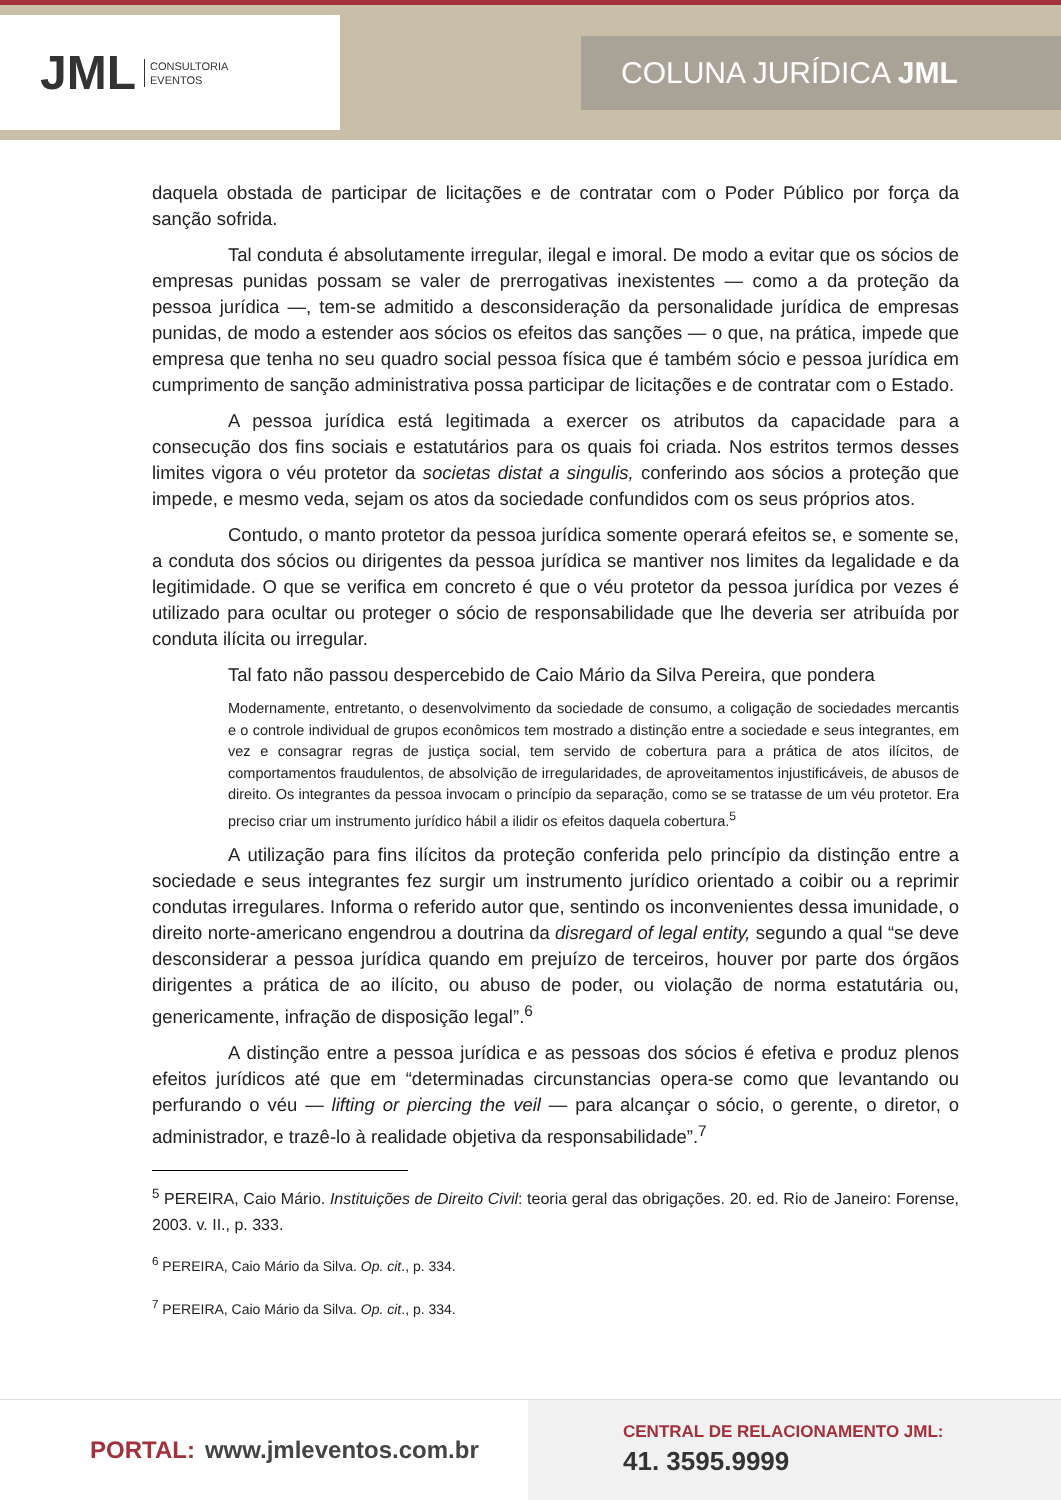JML CONSULTORIA
EVENTOS
COLUNA JURÍDICA JML
daquela obstada de participar de licitações e de contratar com o Poder Público por força da sanção sofrida.
Tal conduta é absolutamente irregular, ilegal e imoral. De modo a evitar que os sócios de empresas punidas possam se valer de prerrogativas inexistentes — como a da proteção da pessoa jurídica —, tem-se admitido a desconsideração da personalidade jurídica de empresas punidas, de modo a estender aos sócios os efeitos das sanções — o que, na prática, impede que empresa que tenha no seu quadro social pessoa física que é também sócio e pessoa jurídica em cumprimento de sanção administrativa possa participar de licitações e de contratar com o Estado.
A pessoa jurídica está legitimada a exercer os atributos da capacidade para a consecução dos fins sociais e estatutários para os quais foi criada. Nos estritos termos desses limites vigora o véu protetor da societas distat a singulis, conferindo aos sócios a proteção que impede, e mesmo veda, sejam os atos da sociedade confundidos com os seus próprios atos.
Contudo, o manto protetor da pessoa jurídica somente operará efeitos se, e somente se, a conduta dos sócios ou dirigentes da pessoa jurídica se mantiver nos limites da legalidade e da legitimidade. O que se verifica em concreto é que o véu protetor da pessoa jurídica por vezes é utilizado para ocultar ou proteger o sócio de responsabilidade que lhe deveria ser atribuída por conduta ilícita ou irregular.
Tal fato não passou despercebido de Caio Mário da Silva Pereira, que pondera
Modernamente, entretanto, o desenvolvimento da sociedade de consumo, a coligação de sociedades mercantis e o controle individual de grupos econômicos tem mostrado a distinção entre a sociedade e seus integrantes, em vez e consagrar regras de justiça social, tem servido de cobertura para a prática de atos ilícitos, de comportamentos fraudulentos, de absolvição de irregularidades, de aproveitamentos injustificáveis, de abusos de direito. Os integrantes da pessoa invocam o princípio da separação, como se se tratasse de um véu protetor. Era preciso criar um instrumento jurídico hábil a ilidir os efeitos daquela cobertura.<sup>5</sup>
A utilização para fins ilícitos da proteção conferida pelo princípio da distinção entre a sociedade e seus integrantes fez surgir um instrumento jurídico orientado a coibir ou a reprimir condutas irregulares. Informa o referido autor que, sentindo os inconvenientes dessa imunidade, o direito norte-americano engendrou a doutrina da disregard of legal entity, segundo a qual “se deve desconsiderar a pessoa jurídica quando em prejuízo de terceiros, houver por parte dos órgãos dirigentes a prática de ao ilícito, ou abuso de poder, ou violação de norma estatutária ou, genericamente, infração de disposição legal”.<sup>6</sup>
A distinção entre a pessoa jurídica e as pessoas dos sócios é efetiva e produz plenos efeitos jurídicos até que em “determinadas circunstancias opera-se como que levantando ou perfurando o véu — lifting or piercing the veil — para alcançar o sócio, o gerente, o diretor, o administrador, e trazê-lo à realidade objetiva da responsabilidade”.<sup>7</sup>
<sup>5</sup> PEREIRA, Caio Mário. Instituições de Direito Civil: teoria geral das obrigações. 20. ed. Rio de Janeiro: Forense, 2003. v. II., p. 333.
<sup>6</sup> PEREIRA, Caio Mário da Silva. Op. cit., p. 334.
<sup>7</sup> PEREIRA, Caio Mário da Silva. Op. cit., p. 334.
PORTAL: www.jmleventos.com.br
CENTRAL DE RELACIONAMENTO JML:
41. 3595.9999